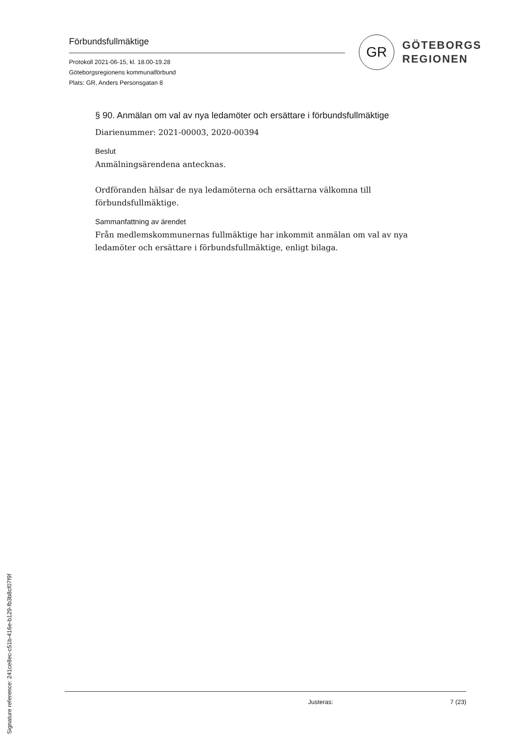Förbundsfullmäktige
Protokoll 2021-06-15, kl. 18.00-19.28
Göteborgsregionens kommunalförbund
Plats: GR, Anders Personsgatan 8
GR
GÖTEBORGS
REGIONEN
§ 90. Anmälan om val av nya ledamöter och ersättare i förbundsfullmäktige
Diarienummer: 2021-00003, 2020-00394
Beslut
Anmälningsärendena antecknas.
Ordföranden hälsar de nya ledamöterna och ersättarna välkomna till förbundsfullmäktige.
Sammanfattning av ärendet
Från medlemskommunernas fullmäktige har inkommit anmälan om val av nya ledamöter och ersättare i förbundsfullmäktige, enligt bilaga.
Justeras: 7 (23)
Signature reference: 241ce8ec-c51b-416e-b129-fb3b8cf07f9f